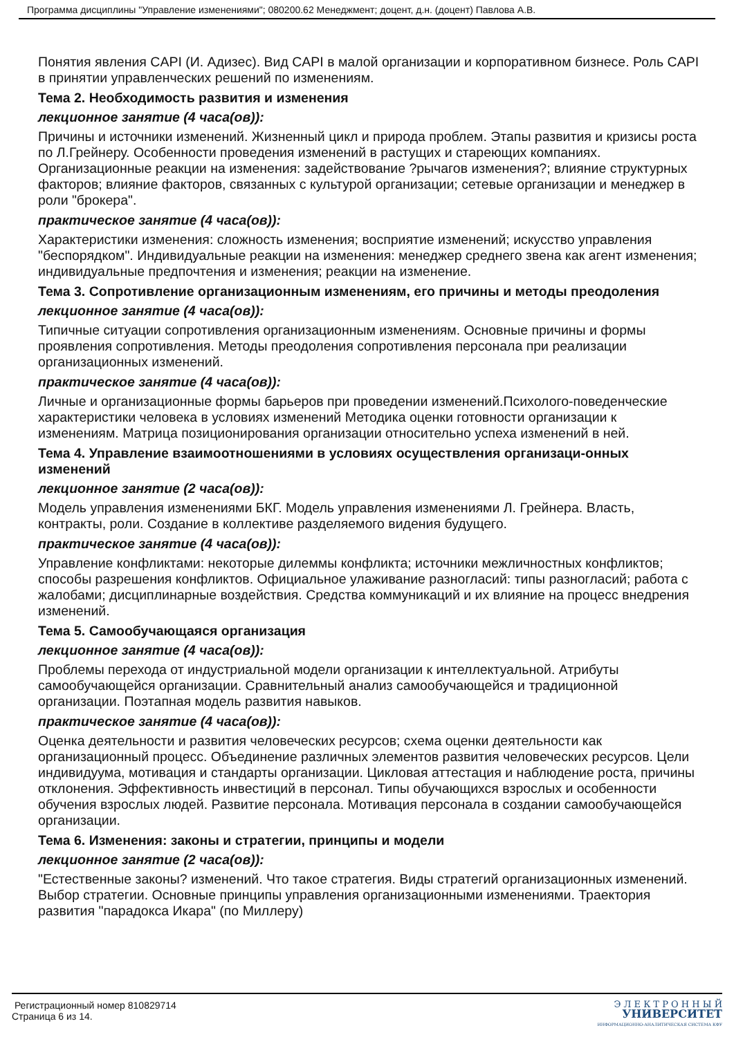Программа дисциплины "Управление изменениями"; 080200.62 Менеджмент; доцент, д.н. (доцент) Павлова А.В.
Понятия явления CAPI (И. Адизес). Вид CAPI в малой организации и корпоративном бизнесе. Роль CAPI в принятии управленческих решений по изменениям.
Тема 2. Необходимость развития и изменения
лекционное занятие (4 часа(ов)):
Причины и источники изменений. Жизненный цикл и природа проблем. Этапы развития и кризисы роста по Л.Грейнеру. Особенности проведения изменений в растущих и стареющих компаниях. Организационные реакции на изменения: задействование ?рычагов изменения?; влияние структурных факторов; влияние факторов, связанных с культурой организации; сетевые организации и менеджер в роли "брокера".
практическое занятие (4 часа(ов)):
Характеристики изменения: сложность изменения; восприятие изменений; искусство управления "беспорядком". Индивидуальные реакции на изменения: менеджер среднего звена как агент изменения; индивидуальные предпочтения и изменения; реакции на изменение.
Тема 3. Сопротивление организационным изменениям, его причины и методы преодоления
лекционное занятие (4 часа(ов)):
Типичные ситуации сопротивления организационным изменениям. Основные причины и формы проявления сопротивления. Методы преодоления сопротивления персонала при реализации организационных изменений.
практическое занятие (4 часа(ов)):
Личные и организационные формы барьеров при проведении изменений.Психолого-поведенческие характеристики человека в условиях изменений Методика оценки готовности организации к изменениям. Матрица позиционирования организации относительно успеха изменений в ней.
Тема 4. Управление взаимоотношениями в условиях осуществления организаци-онных изменений
лекционное занятие (2 часа(ов)):
Модель управления изменениями БКГ. Модель управления изменениями Л. Грейнера. Власть, контракты, роли. Создание в коллективе разделяемого видения будущего.
практическое занятие (4 часа(ов)):
Управление конфликтами: некоторые дилеммы конфликта; источники межличностных конфликтов; способы разрешения конфликтов. Официальное улаживание разногласий: типы разногласий; работа с жалобами; дисциплинарные воздействия. Средства коммуникаций и их влияние на процесс внедрения изменений.
Тема 5. Самообучающаяся организация
лекционное занятие (4 часа(ов)):
Проблемы перехода от индустриальной модели организации к интеллектуальной. Атрибуты самообучающейся организации. Сравнительный анализ самообучающейся и традиционной организации. Поэтапная модель развития навыков.
практическое занятие (4 часа(ов)):
Оценка деятельности и развития человеческих ресурсов; схема оценки деятельности как организационный процесс. Объединение различных элементов развития человеческих ресурсов. Цели индивидуума, мотивация и стандарты организации. Цикловая аттестация и наблюдение роста, причины отклонения. Эффективность инвестиций в персонал. Типы обучающихся взрослых и особенности обучения взрослых людей. Развитие персонала. Мотивация персонала в создании самообучающейся организации.
Тема 6. Изменения: законы и стратегии, принципы и модели
лекционное занятие (2 часа(ов)):
"Естественные законы? изменений. Что такое стратегия. Виды стратегий организационных изменений. Выбор стратегии. Основные принципы управления организационными изменениями. Траектория развития "парадокса Икара" (по Миллеру)
Регистрационный номер 810829714
Страница 6 из 14.
Э Л Е К Т Р О Н Н Ы Й
УНИВЕРСИТЕТ
ИНФОРМАЦИОННО-АНАЛИТИЧЕСКАЯ СИСТЕМА КФУ